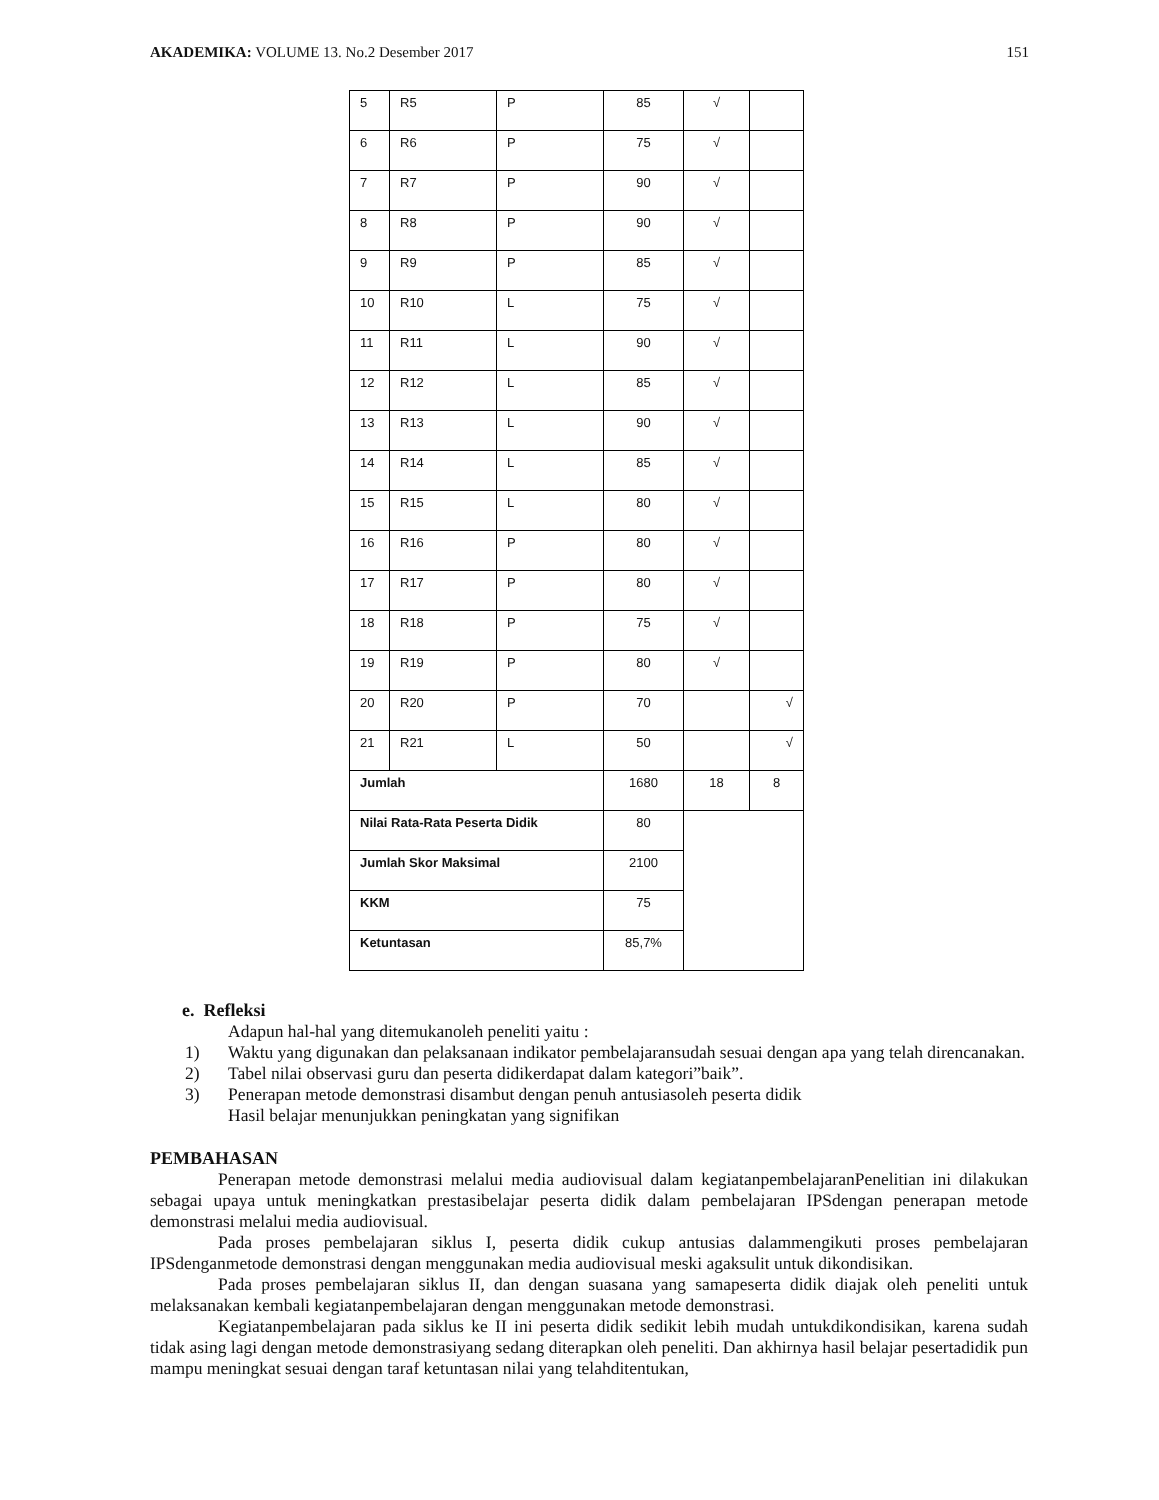AKADEMIKA: VOLUME 13. No.2 Desember 2017
151
| 5 | R5 | P | 85 | √ | |
| 6 | R6 | P | 75 | √ | |
| 7 | R7 | P | 90 | √ | |
| 8 | R8 | P | 90 | √ | |
| 9 | R9 | P | 85 | √ | |
| 10 | R10 | L | 75 | √ | |
| 11 | R11 | L | 90 | √ | |
| 12 | R12 | L | 85 | √ | |
| 13 | R13 | L | 90 | √ | |
| 14 | R14 | L | 85 | √ | |
| 15 | R15 | L | 80 | √ | |
| 16 | R16 | P | 80 | √ | |
| 17 | R17 | P | 80 | √ | |
| 18 | R18 | P | 75 | √ | |
| 19 | R19 | P | 80 | √ | |
| 20 | R20 | P | 70 | | √ |
| 21 | R21 | L | 50 | | √ |
| Jumlah | | | 1680 | 18 | 8 |
| Nilai Rata-Rata Peserta Didik | | | 80 | | |
| Jumlah Skor Maksimal | | | 2100 | | |
| KKM | | | 75 | | |
| Ketuntasan | | | 85,7% | | |
e. Refleksi
Adapun hal-hal yang ditemukanoleh peneliti yaitu :
1) Waktu yang digunakan dan pelaksanaan indikator pembelajaransudah sesuai dengan apa yang telah direncanakan.
2) Tabel nilai observasi guru dan peserta didikerdapat dalam kategori”baik”.
3) Penerapan metode demonstrasi disambut dengan penuh antusiasoleh peserta didik
Hasil belajar menunjukkan peningkatan yang signifikan
PEMBAHASAN
Penerapan metode demonstrasi melalui media audiovisual dalam kegiatanpembelajaranPenelitian ini dilakukan sebagai upaya untuk meningkatkan prestasibelajar peserta didik dalam pembelajaran IPSdengan penerapan metode demonstrasi melalui media audiovisual.
Pada proses pembelajaran siklus I, peserta didik cukup antusias dalammengikuti proses pembelajaran IPSdenganmetode demonstrasi dengan menggunakan media audiovisual meski agaksulit untuk dikondisikan.
Pada proses pembelajaran siklus II, dan dengan suasana yang samapeserta didik diajak oleh peneliti untuk melaksanakan kembali kegiatanpembelajaran dengan menggunakan metode demonstrasi.
Kegiatanpembelajaran pada siklus ke II ini peserta didik sedikit lebih mudah untukdikondisikan, karena sudah tidak asing lagi dengan metode demonstrasiyang sedang diterapkan oleh peneliti. Dan akhirnya hasil belajar pesertadidik pun mampu meningkat sesuai dengan taraf ketuntasan nilai yang telahditentukan,